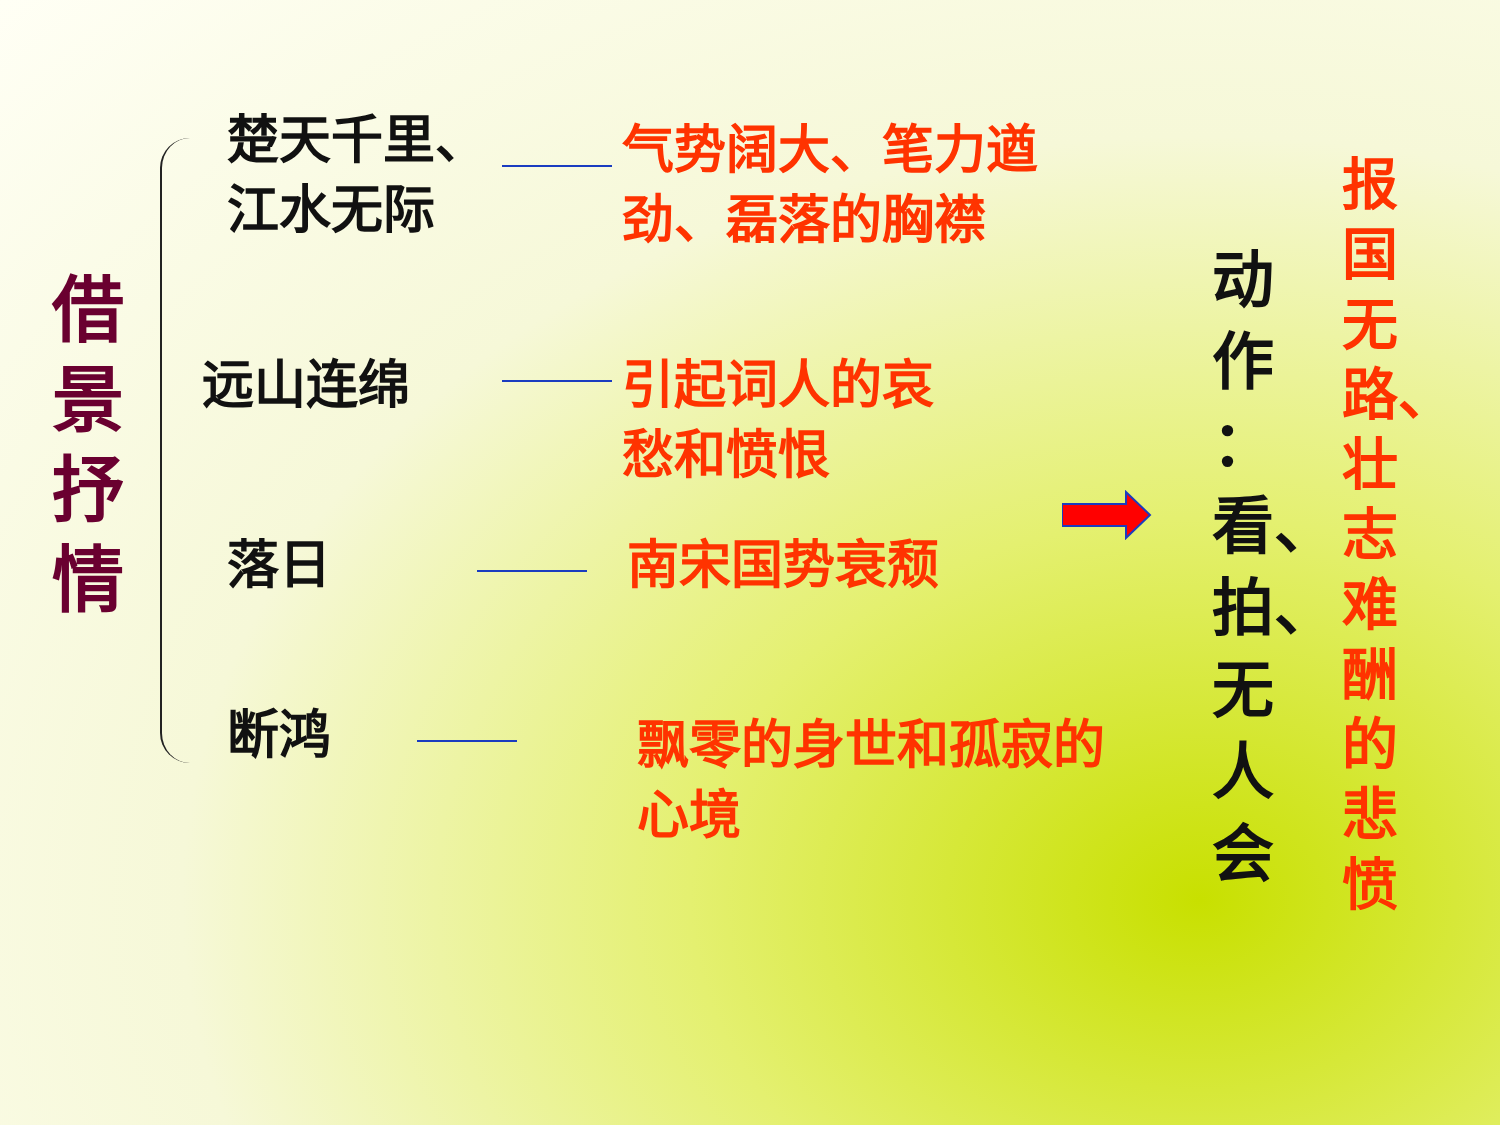借
景
抒
情
楚天千里、
江水无际
气势阔大、笔力遒劲、磊落的胸襟
远山连绵 引起词人的哀
愁和愤恨
落日 南宋国势衰颓
断鸿
飘零的身世和孤寂的心境
动
作
：
看、
拍、
无
人
会
报
国
无
路、
壮
志
难
酬
的
悲
愤